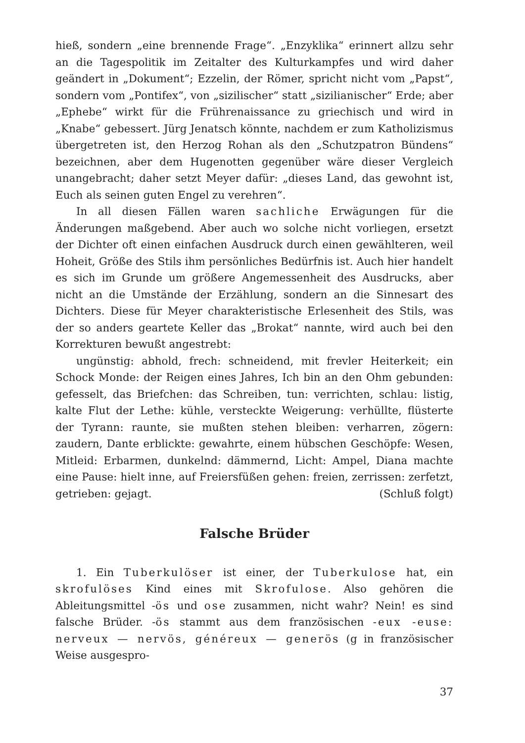hieß, sondern „eine brennende Frage“. „Enzyklika“ erinnert allzu sehr an die Tagespolitik im Zeitalter des Kulturkampfes und wird daher geändert in „Dokument“; Ezzelin, der Römer, spricht nicht vom „Papst“, sondern vom „Pontifex“, von „sizilischer“ statt „sizilianischer“ Erde; aber „Ephebe“ wirkt für die Frührenaissance zu griechisch und wird in „Knabe“ gebessert. Jürg Jenatsch könnte, nachdem er zum Katholizismus übergetreten ist, den Herzog Rohan als den „Schutzpatron Bündens“ bezeichnen, aber dem Hugenotten gegenüber wäre dieser Vergleich unangebracht; daher setzt Meyer dafür: „dieses Land, das gewohnt ist, Euch als seinen guten Engel zu verehren“.
In all diesen Fällen waren sachliche Erwägungen für die Änderungen maßgebend. Aber auch wo solche nicht vorliegen, ersetzt der Dichter oft einen einfachen Ausdruck durch einen gewählteren, weil Hoheit, Größe des Stils ihm persönliches Bedürfnis ist. Auch hier handelt es sich im Grunde um größere Angemessenheit des Ausdrucks, aber nicht an die Umstände der Erzählung, sondern an die Sinnesart des Dichters. Diese für Meyer charakteristische Erlesenheit des Stils, was der so anders geartete Keller das „Brokat“ nannte, wird auch bei den Korrekturen bewußt angestrebt:
ungünstig: abhold, frech: schneidend, mit frevler Heiterkeit; ein Schock Monde: der Reigen eines Jahres, Ich bin an den Ohm gebunden: gefesselt, das Briefchen: das Schreiben, tun: verrichten, schlau: listig, kalte Flut der Lethe: kühle, versteckte Weigerung: verhüllte, flüsterte der Tyrann: raunte, sie mußten stehen bleiben: verharren, zögern: zaudern, Dante erblickte: gewahrte, einem hübschen Geschöpfe: Wesen, Mitleid: Erbarmen, dunkelnd: dämmernd, Licht: Ampel, Diana machte eine Pause: hielt inne, auf Freiersfüßen gehen: freien, zerrissen: zerfetzt, getrieben: gejagt. (Schluß folgt)
Falsche Brüder
1. Ein Tuberkulöser ist einer, der Tuberkulose hat, ein skrofulöses Kind eines mit Skrofulose. Also gehören die Ableitungsmittel -ös und ose zusammen, nicht wahr? Nein! es sind falsche Brüder. -ös stammt aus dem französischen -eux -euse: nerveux — nervös, généreux — generös (g in französischer Weise ausgespro-
37